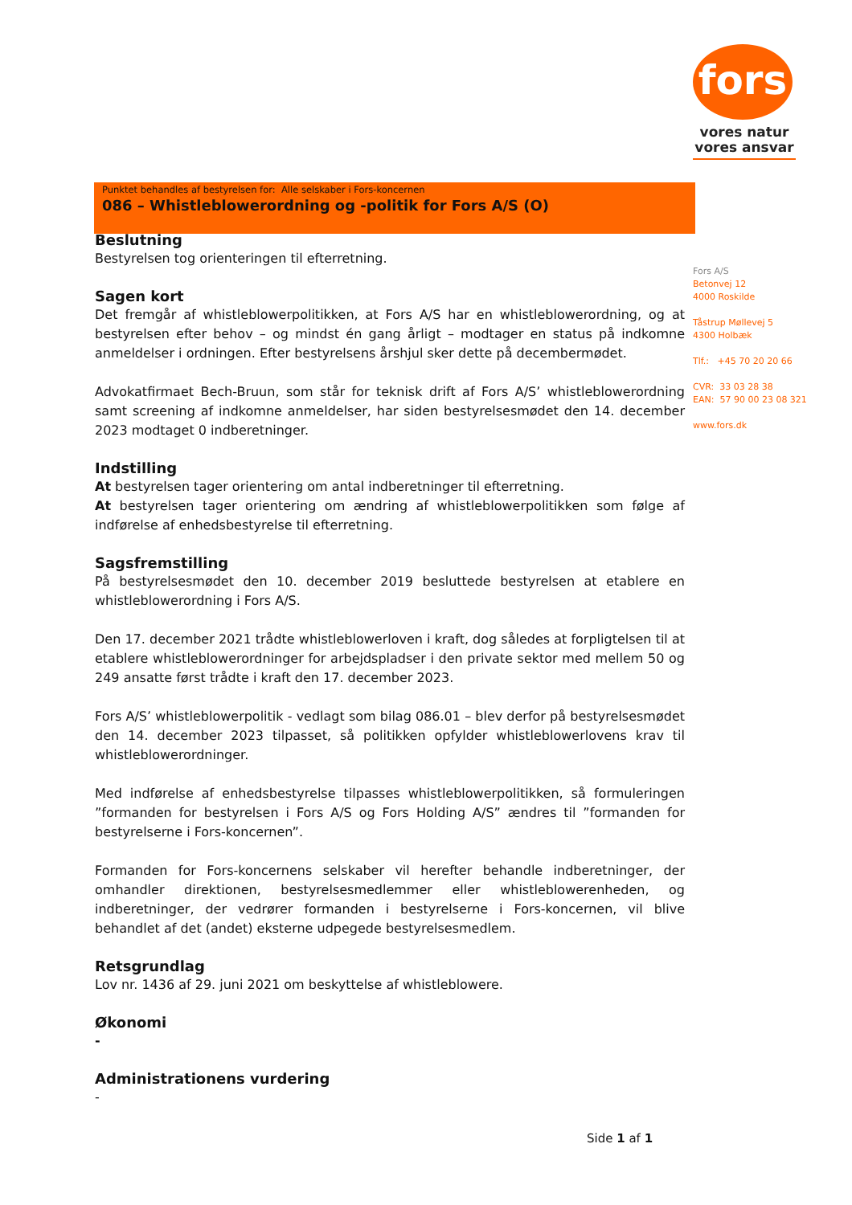fors
vores natur
vores ansvar
Punktet behandles af bestyrelsen for: Alle selskaber i Fors-koncernen
086 – Whistleblowerordning og -politik for Fors A/S (O)
Fors A/S
Betonvej 12
4000 Roskilde
Tåstrup Møllevej 5
4300 Holbæk
Tlf.: +45 70 20 20 66
CVR: 33 03 28 38
EAN: 57 90 00 23 08 321
www.fors.dk
Beslutning
Bestyrelsen tog orienteringen til efterretning.
Sagen kort
Det fremgår af whistleblowerpolitikken, at Fors A/S har en whistleblowerordning, og at bestyrelsen efter behov – og mindst én gang årligt – modtager en status på indkomne anmeldelser i ordningen. Efter bestyrelsens årshjul sker dette på decembermødet.
Advokatfirmaet Bech-Bruun, som står for teknisk drift af Fors A/S’ whistleblowerordning samt screening af indkomne anmeldelser, har siden bestyrelsesmødet den 14. december 2023 modtaget 0 indberetninger.
Indstilling
At bestyrelsen tager orientering om antal indberetninger til efterretning.
At bestyrelsen tager orientering om ændring af whistleblowerpolitikken som følge af indførelse af enhedsbestyrelse til efterretning.
Sagsfremstilling
På bestyrelsesmødet den 10. december 2019 besluttede bestyrelsen at etablere en whistleblowerordning i Fors A/S.
Den 17. december 2021 trådte whistleblowerloven i kraft, dog således at forpligtelsen til at etablere whistleblowerordninger for arbejdspladser i den private sektor med mellem 50 og 249 ansatte først trådte i kraft den 17. december 2023.
Fors A/S’ whistleblowerpolitik - vedlagt som bilag 086.01 – blev derfor på bestyrelsesmødet den 14. december 2023 tilpasset, så politikken opfylder whistleblowerlovens krav til whistleblowerordninger.
Med indførelse af enhedsbestyrelse tilpasses whistleblowerpolitikken, så formuleringen ”formanden for bestyrelsen i Fors A/S og Fors Holding A/S” ændres til ”formanden for bestyrelserne i Fors-koncernen”.
Formanden for Fors-koncernens selskaber vil herefter behandle indberetninger, der omhandler direktionen, bestyrelsesmedlemmer eller whistleblowerenheden, og indberetninger, der vedrører formanden i bestyrelserne i Fors-koncernen, vil blive behandlet af det (andet) eksterne udpegede bestyrelsesmedlem.
Retsgrundlag
Lov nr. 1436 af 29. juni 2021 om beskyttelse af whistleblowere.
Økonomi
-
Administrationens vurdering
-
Side 1 af 1